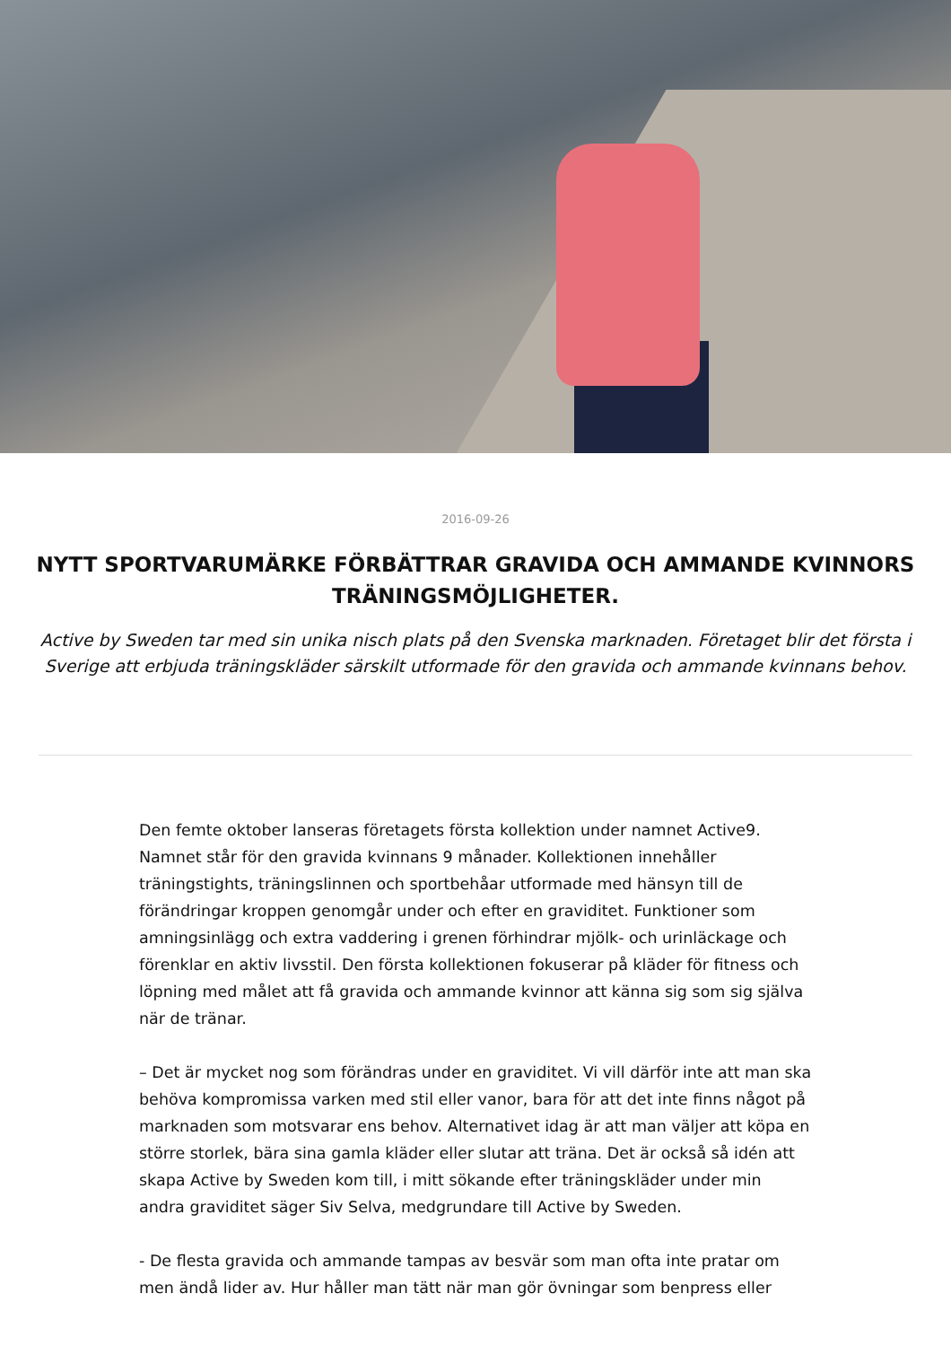2016-09-26
NYTT SPORTVARUMÄRKE FÖRBÄTTRAR GRAVIDA OCH AMMANDE KVINNORS TRÄNINGSMÖJLIGHETER.
Active by Sweden tar med sin unika nisch plats på den Svenska marknaden. Företaget blir det första i Sverige att erbjuda träningskläder särskilt utformade för den gravida och ammande kvinnans behov.
Den femte oktober lanseras företagets första kollektion under namnet Active9. Namnet står för den gravida kvinnans 9 månader. Kollektionen innehåller träningstights, träningslinnen och sportbehåar utformade med hänsyn till de förändringar kroppen genomgår under och efter en graviditet. Funktioner som amningsinlägg och extra vaddering i grenen förhindrar mjölk- och urinläckage och förenklar en aktiv livsstil. Den första kollektionen fokuserar på kläder för fitness och löpning med målet att få gravida och ammande kvinnor att känna sig som sig själva när de tränar.
– Det är mycket nog som förändras under en graviditet. Vi vill därför inte att man ska behöva kompromissa varken med stil eller vanor, bara för att det inte finns något på marknaden som motsvarar ens behov. Alternativet idag är att man väljer att köpa en större storlek, bära sina gamla kläder eller slutar att träna. Det är också så idén att skapa Active by Sweden kom till, i mitt sökande efter träningskläder under min andra graviditet säger Siv Selva, medgrundare till Active by Sweden.
- De flesta gravida och ammande tampas av besvär som man ofta inte pratar om men ändå lider av. Hur håller man tätt när man gör övningar som benpress eller